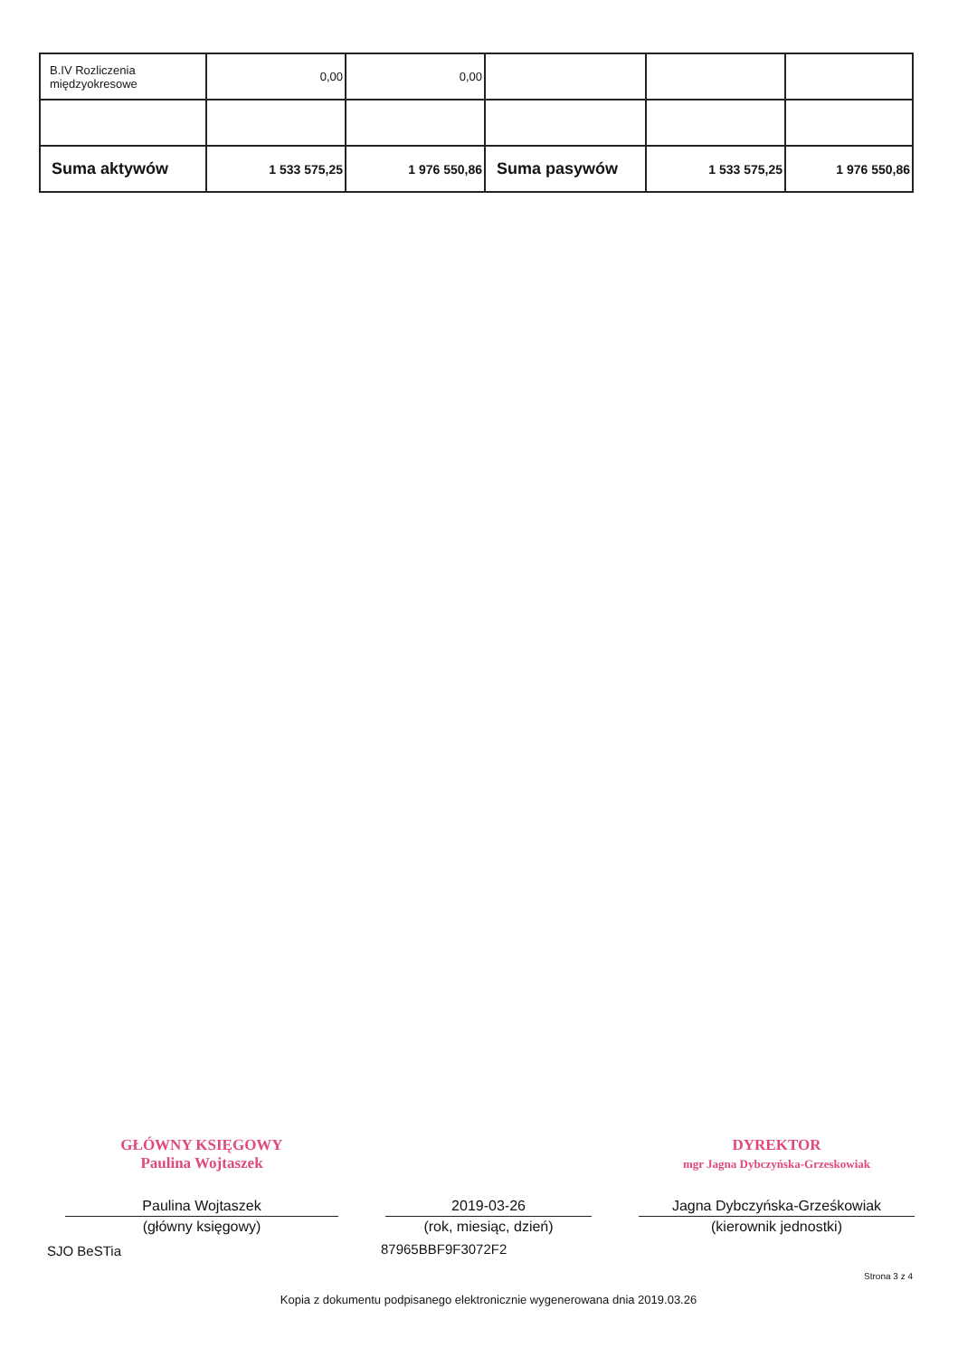| B.IV Rozliczenia międzyokresowe | 0,00 | 0,00 | | | |
| Suma aktywów | 1 533 575,25 | 1 976 550,86 | Suma pasywów | 1 533 575,25 | 1 976 550,86 |
GŁÓWNY KSIĘGOWY
Paulina Wojtaszek
Paulina Wojtaszek
(główny księgowy)
2019-03-26
(rok, miesiąc, dzień)
DYREKTOR
mgr Jagna Dybczyńska-Grzeskowiak
Jagna Dybczyńska-Grześkowiak
(kierownik jednostki)
SJO BeSTia 87965BBF9F3072F2
Strona 3 z 4
Kopia z dokumentu podpisanego elektronicznie wygenerowana dnia 2019.03.26